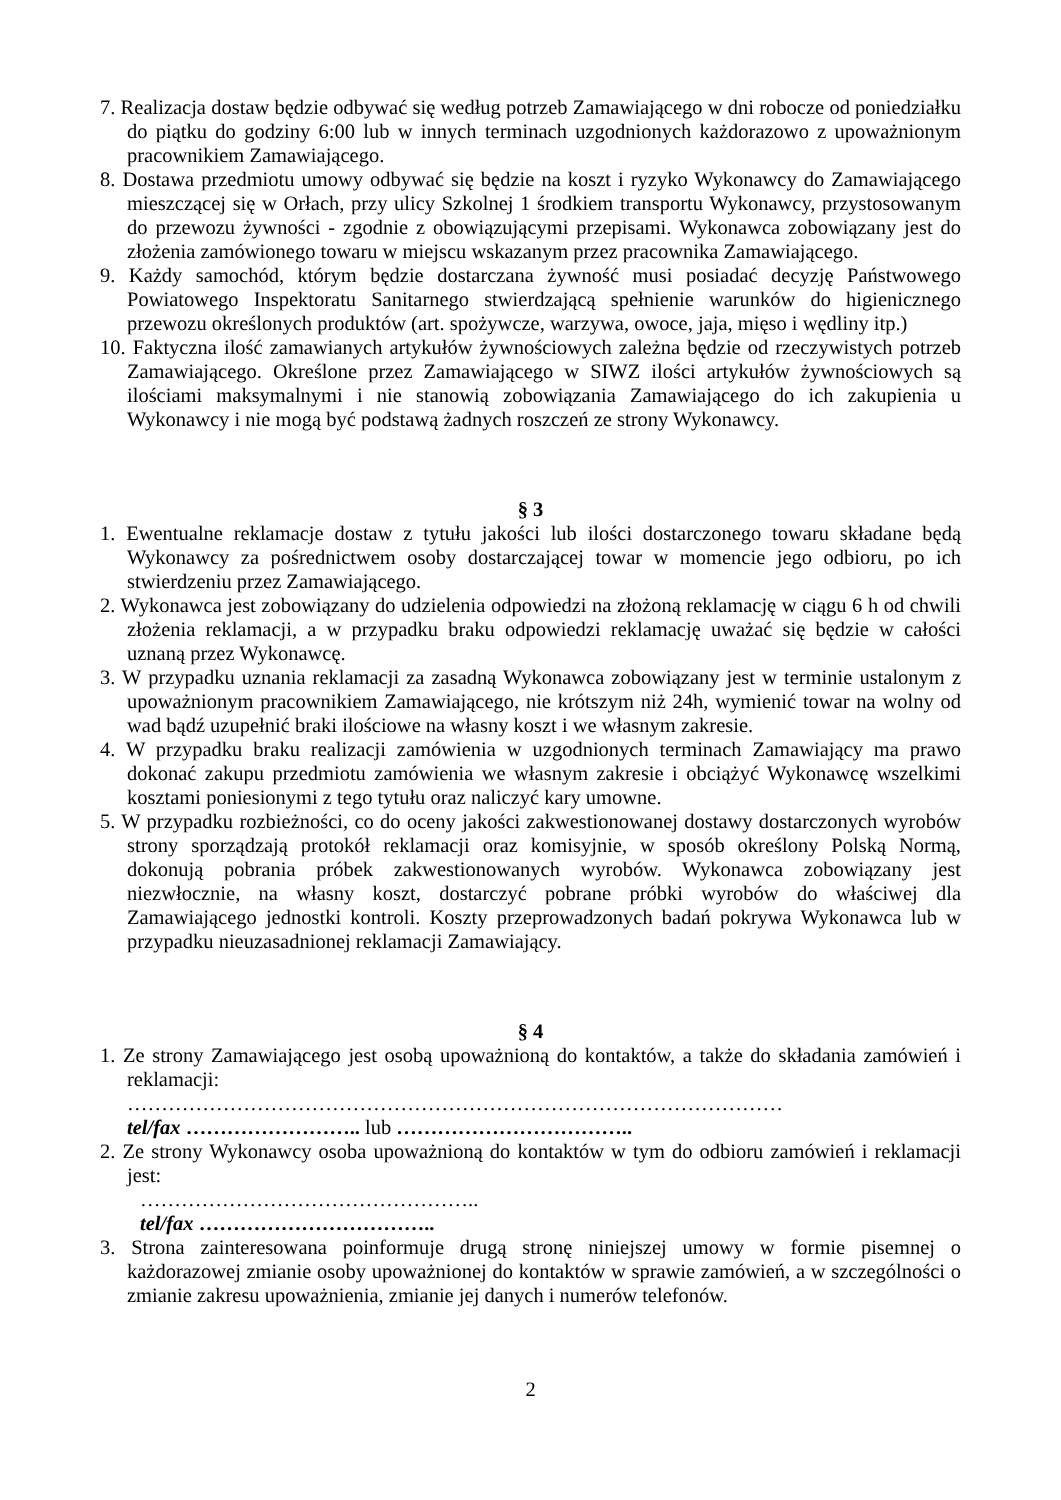7. Realizacja dostaw będzie odbywać się według potrzeb Zamawiającego w dni robocze od poniedziałku do piątku do godziny 6:00 lub w innych terminach uzgodnionych każdorazowo z upoważnionym pracownikiem Zamawiającego.
8. Dostawa przedmiotu umowy odbywać się będzie na koszt i ryzyko Wykonawcy do Zamawiającego mieszczącej się w Orłach, przy ulicy Szkolnej 1 środkiem transportu Wykonawcy, przystosowanym do przewozu żywności - zgodnie z obowiązującymi przepisami. Wykonawca zobowiązany jest do złożenia zamówionego towaru w miejscu wskazanym przez pracownika Zamawiającego.
9. Każdy samochód, którym będzie dostarczana żywność musi posiadać decyzję Państwowego Powiatowego Inspektoratu Sanitarnego stwierdzającą spełnienie warunków do higienicznego przewozu określonych produktów (art. spożywcze, warzywa, owoce, jaja, mięso i wędliny itp.)
10. Faktyczna ilość zamawianych artykułów żywnościowych zależna będzie od rzeczywistych potrzeb Zamawiającego. Określone przez Zamawiającego w SIWZ ilości artykułów żywnościowych są ilościami maksymalnymi i nie stanowią zobowiązania Zamawiającego do ich zakupienia u Wykonawcy i nie mogą być podstawą żadnych roszczeń ze strony Wykonawcy.
§ 3
1. Ewentualne reklamacje dostaw z tytułu jakości lub ilości dostarczonego towaru składane będą Wykonawcy za pośrednictwem osoby dostarczającej towar w momencie jego odbioru, po ich stwierdzeniu przez Zamawiającego.
2. Wykonawca jest zobowiązany do udzielenia odpowiedzi na złożoną reklamację w ciągu 6 h od chwili złożenia reklamacji, a w przypadku braku odpowiedzi reklamację uważać się będzie w całości uznaną przez Wykonawcę.
3. W przypadku uznania reklamacji za zasadną Wykonawca zobowiązany jest w terminie ustalonym z upoważnionym pracownikiem Zamawiającego, nie krótszym niż 24h, wymienić towar na wolny od wad bądź uzupełnić braki ilościowe na własny koszt i we własnym zakresie.
4. W przypadku braku realizacji zamówienia w uzgodnionych terminach Zamawiający ma prawo dokonać zakupu przedmiotu zamówienia we własnym zakresie i obciążyć Wykonawcę wszelkimi kosztami poniesionymi z tego tytułu oraz naliczyć kary umowne.
5. W przypadku rozbieżności, co do oceny jakości zakwestionowanej dostawy dostarczonych wyrobów strony sporządzają protokół reklamacji oraz komisyjnie, w sposób określony Polską Normą, dokonują pobrania próbek zakwestionowanych wyrobów. Wykonawca zobowiązany jest niezwłocznie, na własny koszt, dostarczyć pobrane próbki wyrobów do właściwej dla Zamawiającego jednostki kontroli. Koszty przeprowadzonych badań pokrywa Wykonawca lub w przypadku nieuzasadnionej reklamacji Zamawiający.
§ 4
1. Ze strony Zamawiającego jest osobą upoważnioną do kontaktów, a także do składania zamówień i reklamacji:
……………………………………………………………………………………
tel/fax …………………….. lub ……………………………..
2. Ze strony Wykonawcy osoba upoważnioną do kontaktów w tym do odbioru zamówień i reklamacji jest:
…………………………………………..
tel/fax ……………………………..
3. Strona zainteresowana poinformuje drugą stronę niniejszej umowy w formie pisemnej o każdorazowej zmianie osoby upoważnionej do kontaktów w sprawie zamówień, a w szczególności o zmianie zakresu upoważnienia, zmianie jej danych i numerów telefonów.
2